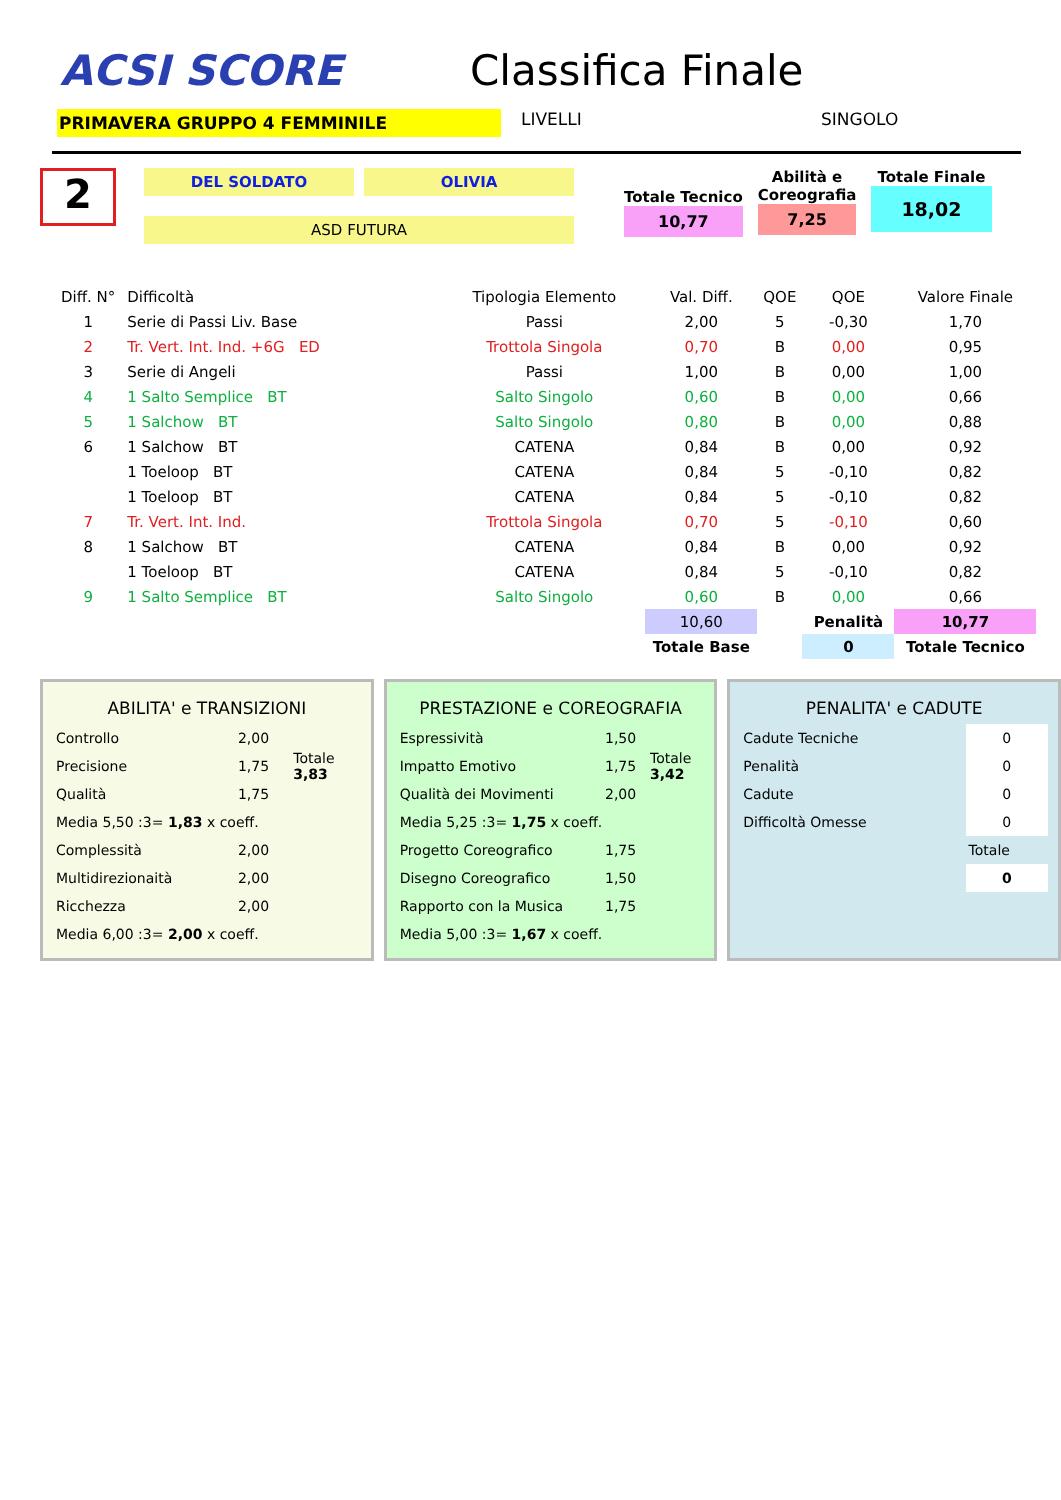ACSI SCORE
Classifica Finale
PRIMAVERA GRUPPO 4 FEMMINILE
LIVELLI SINGOLO
2
DEL SOLDATO OLIVIA
ASD FUTURA
Totale Tecnico
10,77
Abilità e
Coreografia
7,25
Totale Finale
18,02
| Diff. N° | Difficoltà | Tipologia Elemento | Val. Diff. | QOE | QOE | Valore Finale |
| --- | --- | --- | --- | --- | --- | --- |
| 1 | Serie di Passi Liv. Base | Passi | 2,00 | 5 | -0,30 | 1,70 |
| 2 | Tr. Vert. Int. Ind. +6G ED | Trottola Singola | 0,70 | B | 0,00 | 0,95 |
| 3 | Serie di Angeli | Passi | 1,00 | B | 0,00 | 1,00 |
| 4 | 1 Salto Semplice BT | Salto Singolo | 0,60 | B | 0,00 | 0,66 |
| 5 | 1 Salchow BT | Salto Singolo | 0,80 | B | 0,00 | 0,88 |
| 6 | 1 Salchow BT | CATENA | 0,84 | B | 0,00 | 0,92 |
| | 1 Toeloop BT | CATENA | 0,84 | 5 | -0,10 | 0,82 |
| | 1 Toeloop BT | CATENA | 0,84 | 5 | -0,10 | 0,82 |
| 7 | Tr. Vert. Int. Ind. | Trottola Singola | 0,70 | 5 | -0,10 | 0,60 |
| 8 | 1 Salchow BT | CATENA | 0,84 | B | 0,00 | 0,92 |
| | 1 Toeloop BT | CATENA | 0,84 | 5 | -0,10 | 0,82 |
| 9 | 1 Salto Semplice BT | Salto Singolo | 0,60 | B | 0,00 | 0,66 |
| | | | 10,60 | | Penalità | 10,77 |
| | | | Totale Base | | 0 | Totale Tecnico |
ABILITA' e TRANSIZIONI
| Controllo | 2,00 | Totale 3,83 |
| Precisione | 1,75 | |
| Qualità | 1,75 | |
| Media 5,50 :3= 1,83 x coeff. | | |
| Complessità | 2,00 | |
| Multidirezionaità | 2,00 | |
| Ricchezza | 2,00 | |
| Media 6,00 :3= 2,00 x coeff. | | |
PRESTAZIONE e COREOGRAFIA
| Espressività | 1,50 | Totale 3,42 |
| Impatto Emotivo | 1,75 | |
| Qualità dei Movimenti | 2,00 | |
| Media 5,25 :3= 1,75 x coeff. | | |
| Progetto Coreografico | 1,75 | |
| Disegno Coreografico | 1,50 | |
| Rapporto con la Musica | 1,75 | |
| Media 5,00 :3= 1,67 x coeff. | | |
PENALITA' e CADUTE
| Cadute Tecniche | 0 |
| Penalità | 0 |
| Cadute | 0 |
| Difficoltà Omesse | 0 |
| | Totale |
| | 0 |